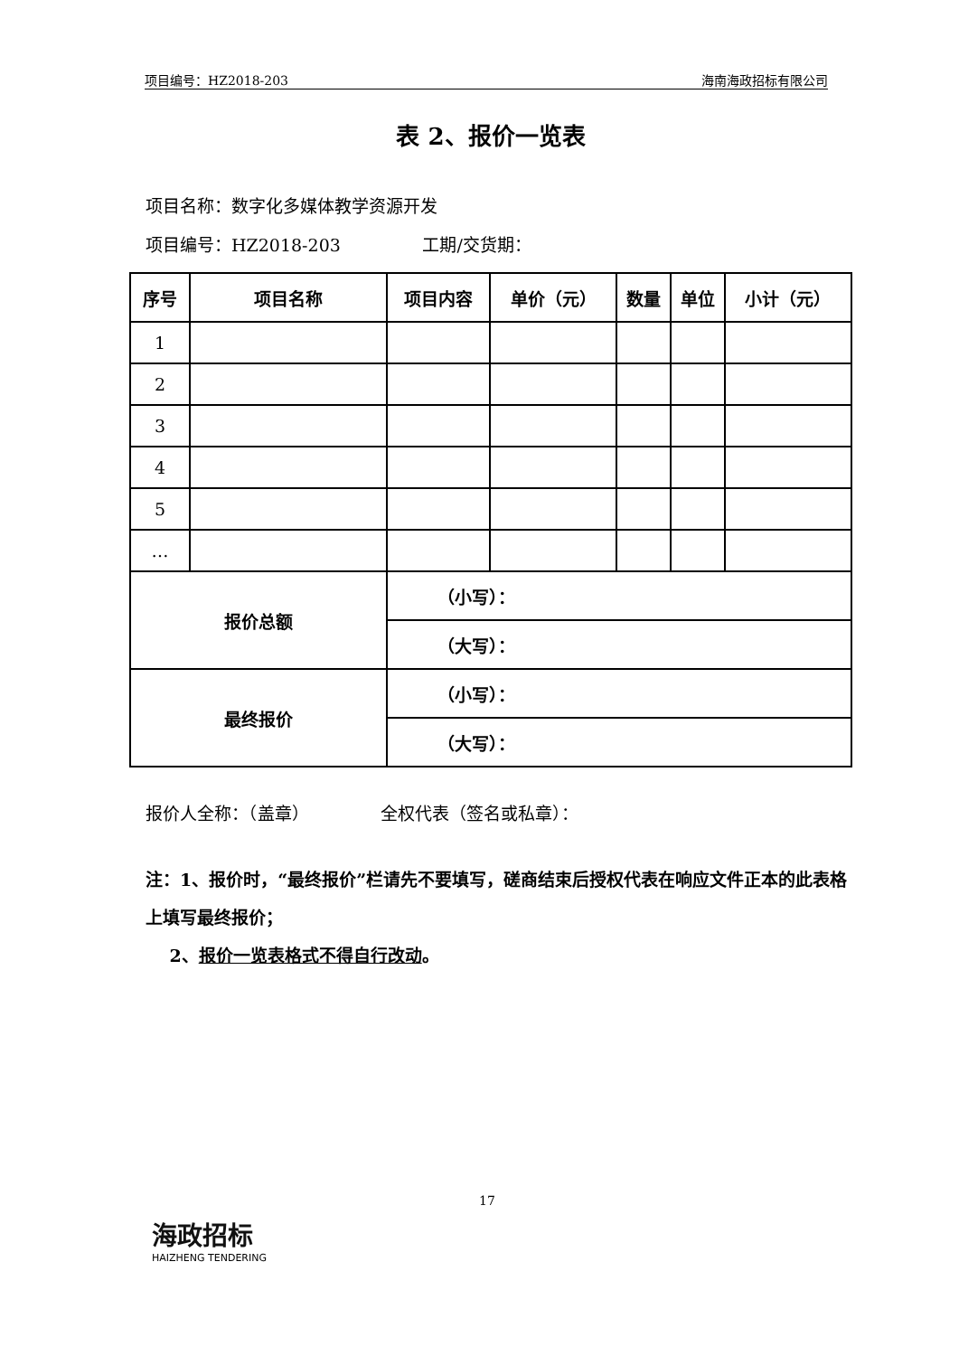项目编号：HZ2018-203 海南海政招标有限公司
表 2、报价一览表
项目名称：数字化多媒体教学资源开发
项目编号：HZ2018-203 工期/交货期：
| 序号 | 项目名称 | | 项目内容 | 单价（元） | 数量 | 单位 | 小计（元） |
| --- | --- | --- | --- | --- | --- | --- | --- |
| 1 | | | | | | | |
| 2 | | | | | | | |
| 3 | | | | | | | |
| 4 | | | | | | | |
| 5 | | | | | | | |
| … | | | | | | | |
| 报价总额 | | （小写）： | | | | | |
| | | （大写）： | | | | | |
| 最终报价 | | （小写）： | | | | | |
| | | （大写）： | | | | | |
报价人全称：（盖章） 全权代表（签名或私章）：
注：1、报价时，“最终报价”栏请先不要填写，磋商结束后授权代表在响应文件正本的此表格上填写最终报价；
2、报价一览表格式不得自行改动。
17
海政招标
HAIZHENG TENDERING